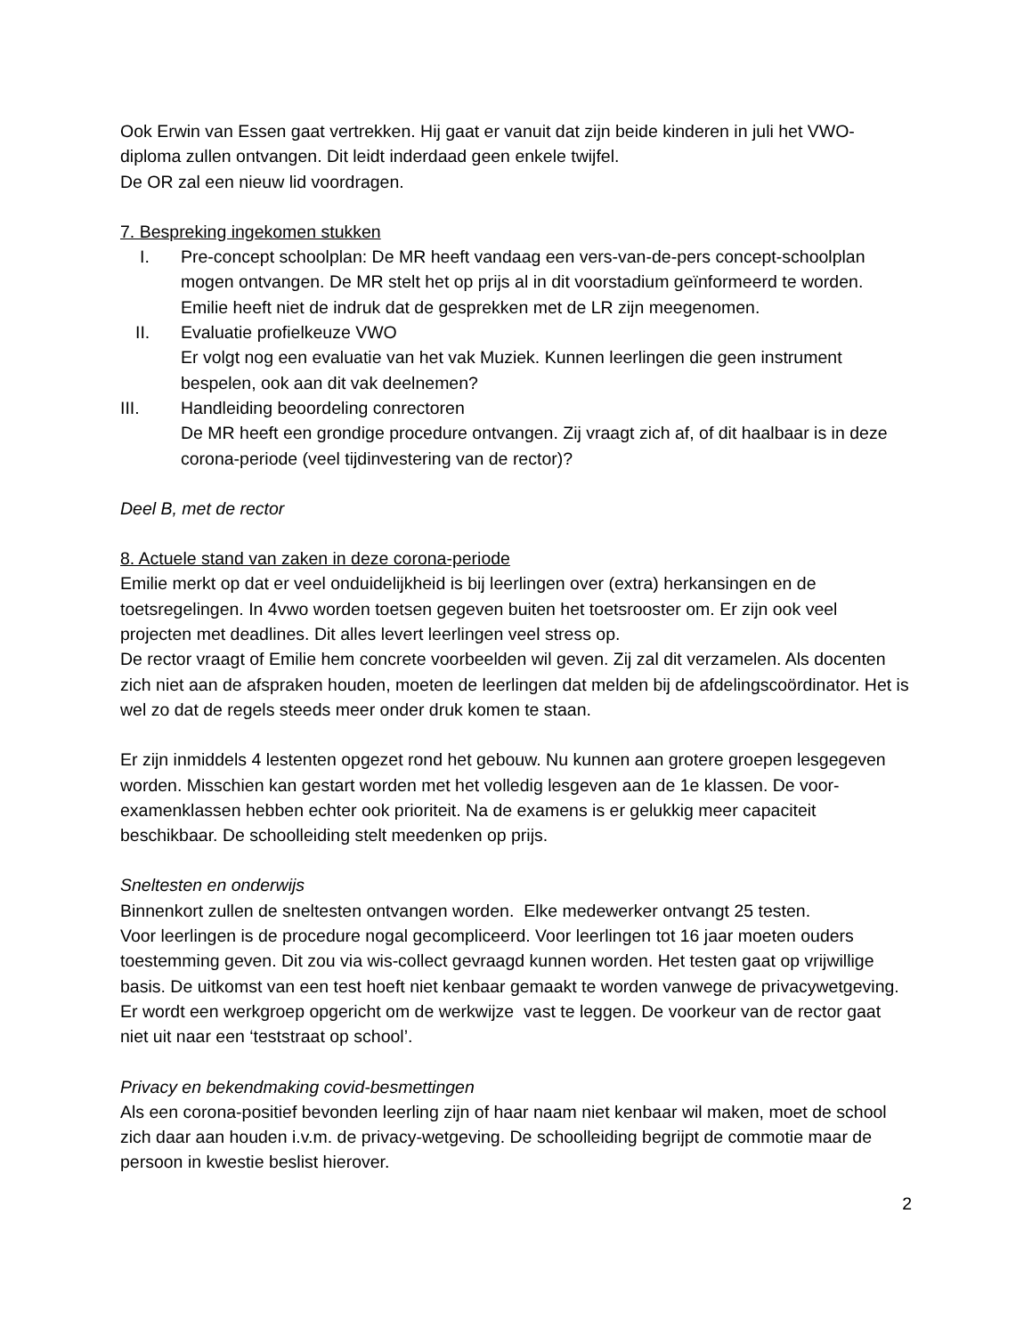Ook Erwin van Essen gaat vertrekken. Hij gaat er vanuit dat zijn beide kinderen in juli het VWO-diploma zullen ontvangen. Dit leidt inderdaad geen enkele twijfel.
De OR zal een nieuw lid voordragen.
7. Bespreking ingekomen stukken
I. Pre-concept schoolplan: De MR heeft vandaag een vers-van-de-pers concept-schoolplan mogen ontvangen. De MR stelt het op prijs al in dit voorstadium geïnformeerd te worden. Emilie heeft niet de indruk dat de gesprekken met de LR zijn meegenomen.
II. Evaluatie profielkeuze VWO
Er volgt nog een evaluatie van het vak Muziek. Kunnen leerlingen die geen instrument bespelen, ook aan dit vak deelnemen?
III. Handleiding beoordeling conrectoren
De MR heeft een grondige procedure ontvangen. Zij vraagt zich af, of dit haalbaar is in deze corona-periode (veel tijdinvestering van de rector)?
Deel B, met de rector
8. Actuele stand van zaken in deze corona-periode
Emilie merkt op dat er veel onduidelijkheid is bij leerlingen over (extra) herkansingen en de toetsregelingen. In 4vwo worden toetsen gegeven buiten het toetsrooster om. Er zijn ook veel projecten met deadlines. Dit alles levert leerlingen veel stress op.
De rector vraagt of Emilie hem concrete voorbeelden wil geven. Zij zal dit verzamelen. Als docenten zich niet aan de afspraken houden, moeten de leerlingen dat melden bij de afdelingscoördinator. Het is wel zo dat de regels steeds meer onder druk komen te staan.
Er zijn inmiddels 4 lestenten opgezet rond het gebouw. Nu kunnen aan grotere groepen lesgegeven worden. Misschien kan gestart worden met het volledig lesgeven aan de 1e klassen. De voor-examenklassen hebben echter ook prioriteit. Na de examens is er gelukkig meer capaciteit beschikbaar. De schoolleiding stelt meedenken op prijs.
Sneltesten en onderwijs
Binnenkort zullen de sneltesten ontvangen worden. Elke medewerker ontvangt 25 testen.
Voor leerlingen is de procedure nogal gecompliceerd. Voor leerlingen tot 16 jaar moeten ouders toestemming geven. Dit zou via wis-collect gevraagd kunnen worden. Het testen gaat op vrijwillige basis. De uitkomst van een test hoeft niet kenbaar gemaakt te worden vanwege de privacywetgeving. Er wordt een werkgroep opgericht om de werkwijze vast te leggen. De voorkeur van de rector gaat niet uit naar een ‘teststraat op school’.
Privacy en bekendmaking covid-besmettingen
Als een corona-positief bevonden leerling zijn of haar naam niet kenbaar wil maken, moet de school zich daar aan houden i.v.m. de privacy-wetgeving. De schoolleiding begrijpt de commotie maar de persoon in kwestie beslist hierover.
2